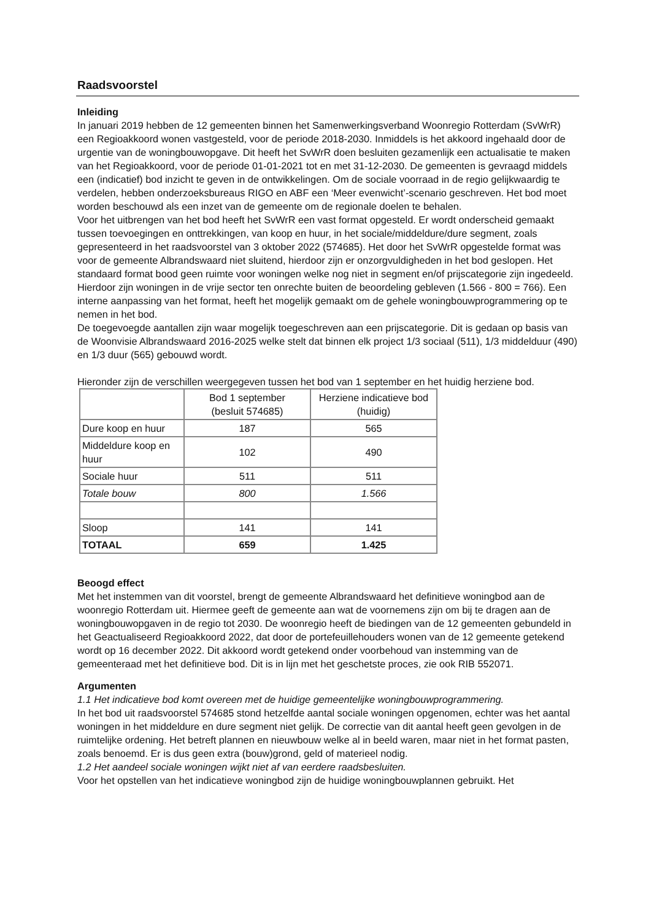Raadsvoorstel
Inleiding
In januari 2019 hebben de 12 gemeenten binnen het Samenwerkingsverband Woonregio Rotterdam (SvWrR) een Regioakkoord wonen vastgesteld, voor de periode 2018-2030. Inmiddels is het akkoord ingehaald door de urgentie van de woningbouwopgave. Dit heeft het SvWrR doen besluiten gezamenlijk een actualisatie te maken van het Regioakkoord, voor de periode 01-01-2021 tot en met 31-12-2030. De gemeenten is gevraagd middels een (indicatief) bod inzicht te geven in de ontwikkelingen. Om de sociale voorraad in de regio gelijkwaardig te verdelen, hebben onderzoeksbureaus RIGO en ABF een ‘Meer evenwicht’-scenario geschreven. Het bod moet worden beschouwd als een inzet van de gemeente om de regionale doelen te behalen.
Voor het uitbrengen van het bod heeft het SvWrR een vast format opgesteld. Er wordt onderscheid gemaakt tussen toevoegingen en onttrekkingen, van koop en huur, in het sociale/middeldure/dure segment, zoals gepresenteerd in het raadsvoorstel van 3 oktober 2022 (574685). Het door het SvWrR opgestelde format was voor de gemeente Albrandswaard niet sluitend, hierdoor zijn er onzorgvuldigheden in het bod geslopen. Het standaard format bood geen ruimte voor woningen welke nog niet in segment en/of prijscategorie zijn ingedeeld. Hierdoor zijn woningen in de vrije sector ten onrechte buiten de beoordeling gebleven (1.566 - 800 = 766). Een interne aanpassing van het format, heeft het mogelijk gemaakt om de gehele woningbouwprogrammering op te nemen in het bod.
De toegevoegde aantallen zijn waar mogelijk toegeschreven aan een prijscategorie. Dit is gedaan op basis van de Woonvisie Albrandswaard 2016-2025 welke stelt dat binnen elk project 1/3 sociaal (511), 1/3 middelduur (490) en 1/3 duur (565) gebouwd wordt.
Hieronder zijn de verschillen weergegeven tussen het bod van 1 september en het huidig herziene bod.
| | Bod 1 september (besluit 574685) | Herziene indicatieve bod (huidig) |
| Dure koop en huur | 187 | 565 |
| Middeldure koop en huur | 102 | 490 |
| Sociale huur | 511 | 511 |
| Totale bouw | 800 | 1.566 |
| Sloop | 141 | 141 |
| TOTAAL | 659 | 1.425 |
Beoogd effect
Met het instemmen van dit voorstel, brengt de gemeente Albrandswaard het definitieve woningbod aan de woonregio Rotterdam uit. Hiermee geeft de gemeente aan wat de voornemens zijn om bij te dragen aan de woningbouwopgaven in de regio tot 2030. De woonregio heeft de biedingen van de 12 gemeenten gebundeld in het Geactualiseerd Regioakkoord 2022, dat door de portefeuillehouders wonen van de 12 gemeente getekend wordt op 16 december 2022. Dit akkoord wordt getekend onder voorbehoud van instemming van de gemeenteraad met het definitieve bod. Dit is in lijn met het geschetste proces, zie ook RIB 552071.
Argumenten
1.1 Het indicatieve bod komt overeen met de huidige gemeentelijke woningbouwprogrammering.
In het bod uit raadsvoorstel 574685 stond hetzelfde aantal sociale woningen opgenomen, echter was het aantal woningen in het middeldure en dure segment niet gelijk. De correctie van dit aantal heeft geen gevolgen in de ruimtelijke ordening. Het betreft plannen en nieuwbouw welke al in beeld waren, maar niet in het format pasten, zoals benoemd. Er is dus geen extra (bouw)grond, geld of materieel nodig.
1.2 Het aandeel sociale woningen wijkt niet af van eerdere raadsbesluiten.
Voor het opstellen van het indicatieve woningbod zijn de huidige woningbouwplannen gebruikt. Het